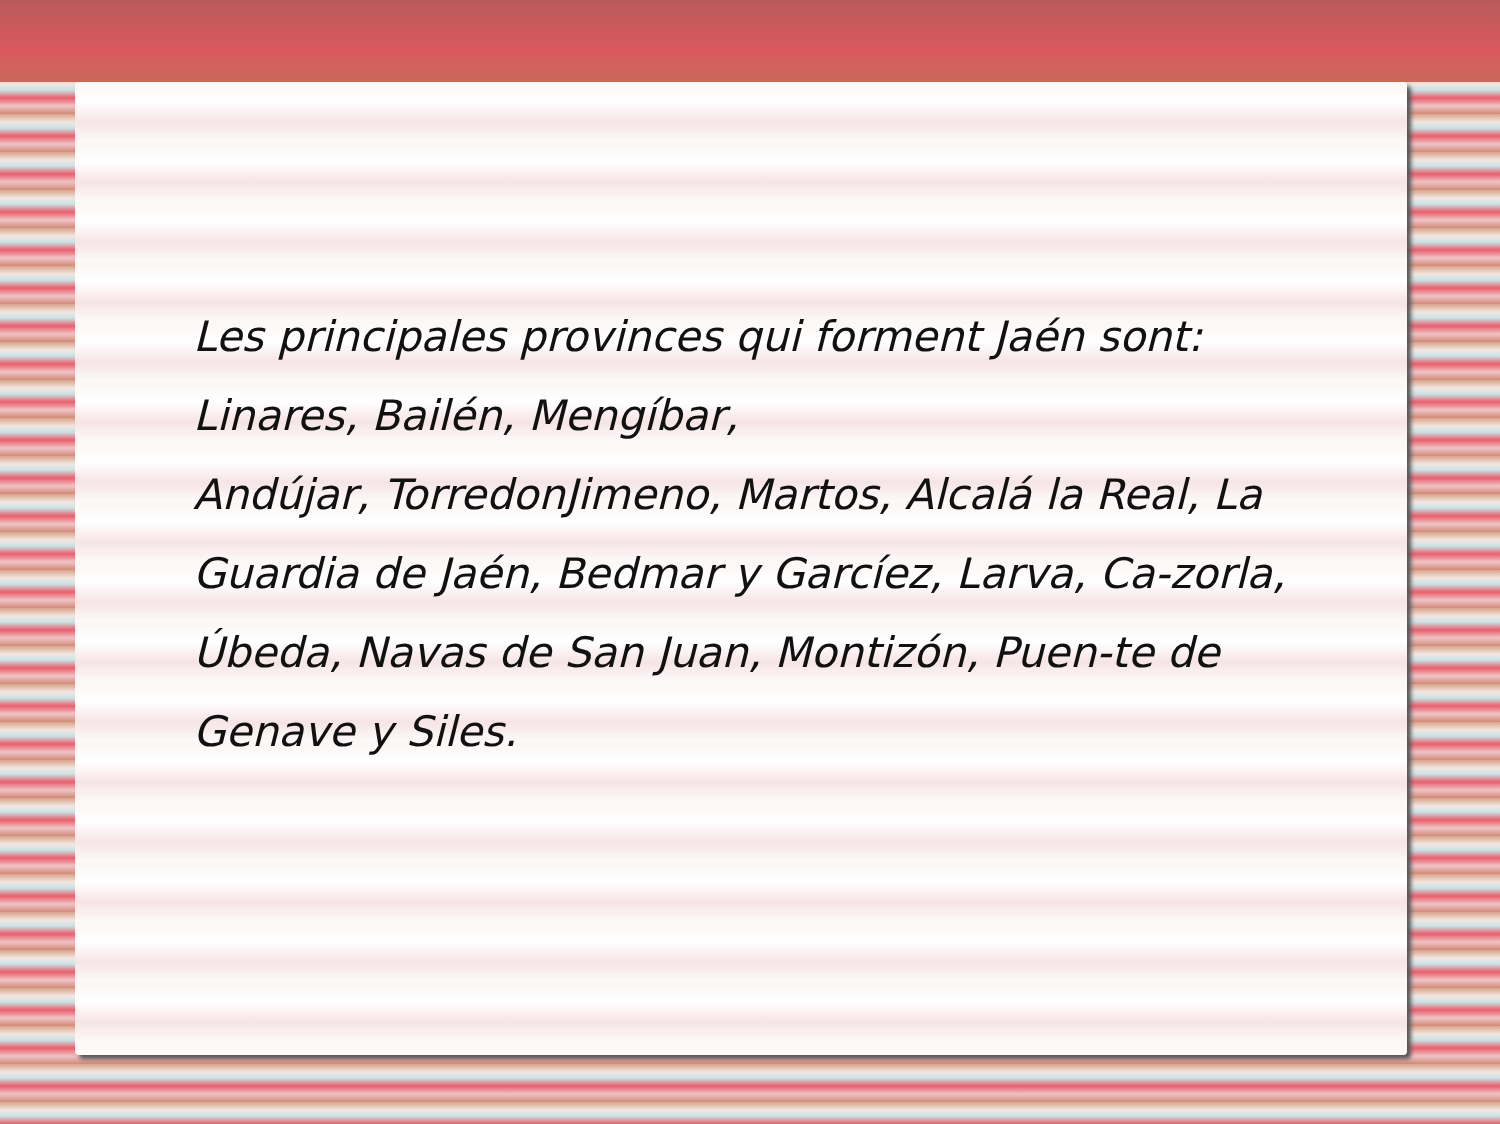Les principales provinces qui forment Jaén sont: Linares, Bailén, Mengíbar,
Andújar, TorredonJimeno, Martos, Alcalá la Real, La Guardia de Jaén, Bedmar y Garcíez, Larva, Ca-zorla, Úbeda, Navas de San Juan, Montizón, Puen-te de Genave y Siles.